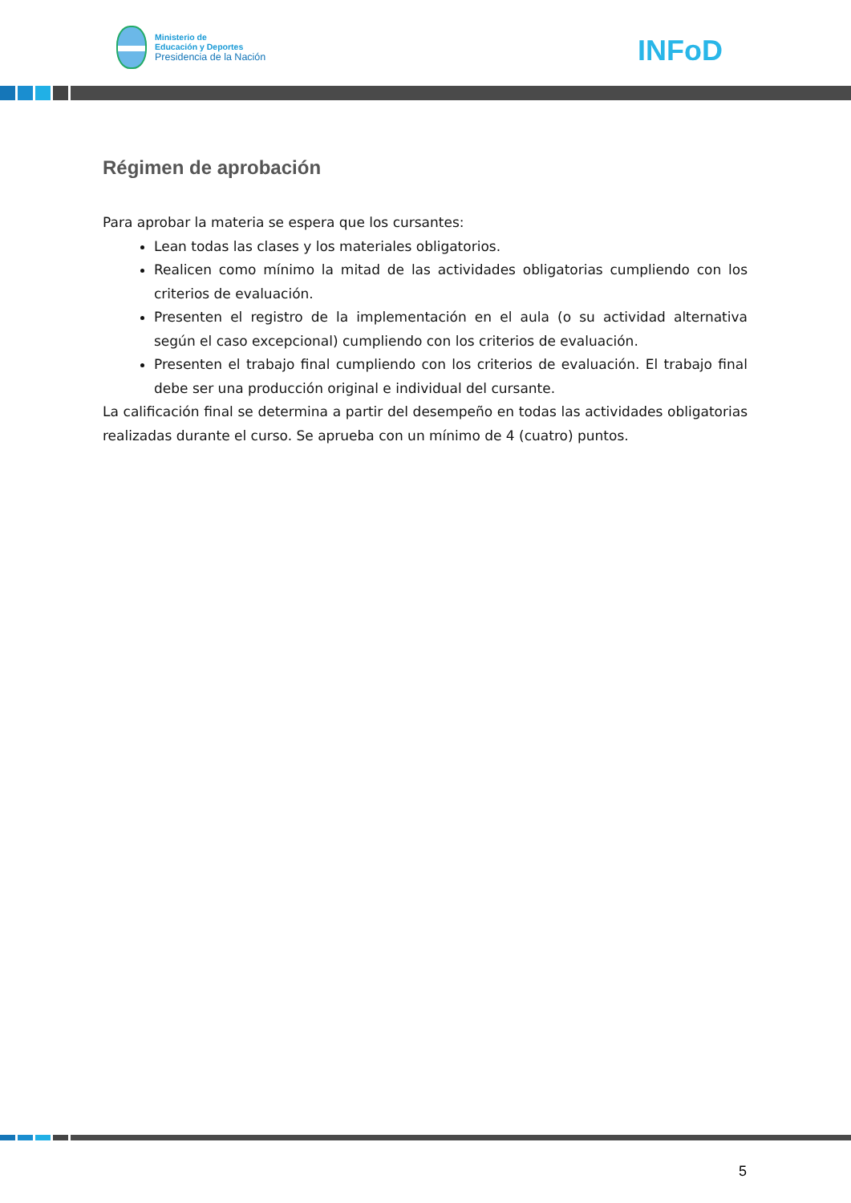Ministerio de
Educación y Deportes
Presidencia de la Nación
INFoD
Régimen de aprobación
Para aprobar la materia se espera que los cursantes:
Lean todas las clases y los materiales obligatorios.
Realicen como mínimo la mitad de las actividades obligatorias cumpliendo con los criterios de evaluación.
Presenten el registro de la implementación en el aula (o su actividad alternativa según el caso excepcional) cumpliendo con los criterios de evaluación.
Presenten el trabajo final cumpliendo con los criterios de evaluación. El trabajo final debe ser una producción original e individual del cursante.
La calificación final se determina a partir del desempeño en todas las actividades obligatorias realizadas durante el curso. Se aprueba con un mínimo de 4 (cuatro) puntos.
5